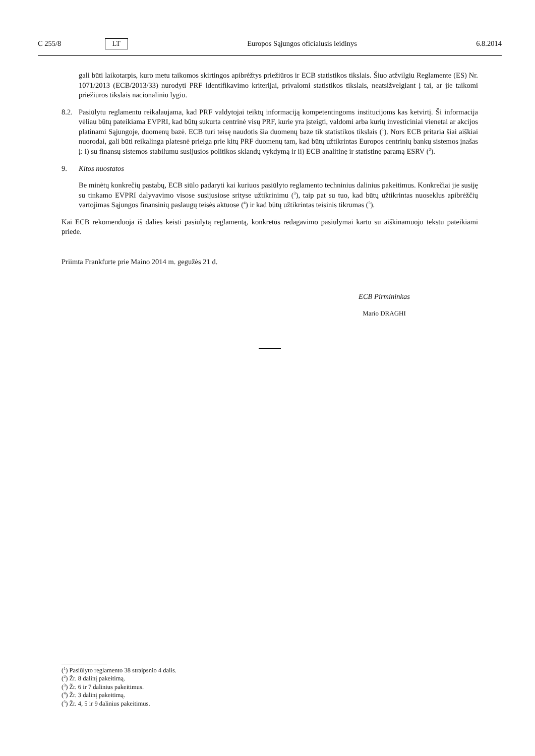C 255/8 LT Europos Sąjungos oficialusis leidinys 6.8.2014
gali būti laikotarpis, kuro metu taikomos skirtingos apibrėžtys priežiūros ir ECB statistikos tikslais. Šiuo atžvilgiu Reglamente (ES) Nr. 1071/2013 (ECB/2013/33) nurodyti PRF identifikavimo kriterijai, privalomi statistikos tikslais, neatsižvelgiant į tai, ar jie taikomi priežiūros tikslais nacionaliniu lygiu.
8.2.
Pasiūlytu reglamentu reikalaujama, kad PRF valdytojai teiktų informaciją kompetentingoms institucijoms kas ketvirtį. Ši informacija vėliau būtų pateikiama EVPRI, kad būtų sukurta centrinė visų PRF, kurie yra įsteigti, valdomi arba kurių investiciniai vienetai ar akcijos platinami Sąjungoje, duomenų bazė. ECB turi teisę naudotis šia duomenų baze tik statistikos tikslais (<sup>1</sup>). Nors ECB pritaria šiai aiškiai nuorodai, gali būti reikalinga platesnė prieiga prie kitų PRF duomenų tam, kad būtų užtikrintas Europos centrinių bankų sistemos įnašas į: i) su finansų sistemos stabilumu susijusios politikos sklandų vykdymą ir ii) ECB analitinę ir statistinę paramą ESRV (<sup>2</sup>).
9. Kitos nuostatos
Be minėtų konkrečių pastabų, ECB siūlo padaryti kai kuriuos pasiūlyto reglamento techninius dalinius pakeitimus. Konkrečiai jie susiję su tinkamo EVPRI dalyvavimo visose susijusiose srityse užtikrinimu (<sup>3</sup>), taip pat su tuo, kad būtų užtikrintas nuoseklus apibrėžčių vartojimas Sąjungos finansinių paslaugų teisės aktuose (<sup>4</sup>) ir kad būtų užtikrintas teisinis tikrumas (<sup>5</sup>).
Kai ECB rekomenduoja iš dalies keisti pasiūlytą reglamentą, konkretūs redagavimo pasiūlymai kartu su aiškinamuoju tekstu pateikiami priede.
Priimta Frankfurte prie Maino 2014 m. gegužės 21 d.
ECB Pirmininkas
Mario DRAGHI
(<sup>1</sup>) Pasiūlyto reglamento 38 straipsnio 4 dalis.
(<sup>2</sup>) Žr. 8 dalinį pakeitimą.
(<sup>3</sup>) Žr. 6 ir 7 dalinius pakeitimus.
(<sup>4</sup>) Žr. 3 dalinį pakeitimą.
(<sup>5</sup>) Žr. 4, 5 ir 9 dalinius pakeitimus.